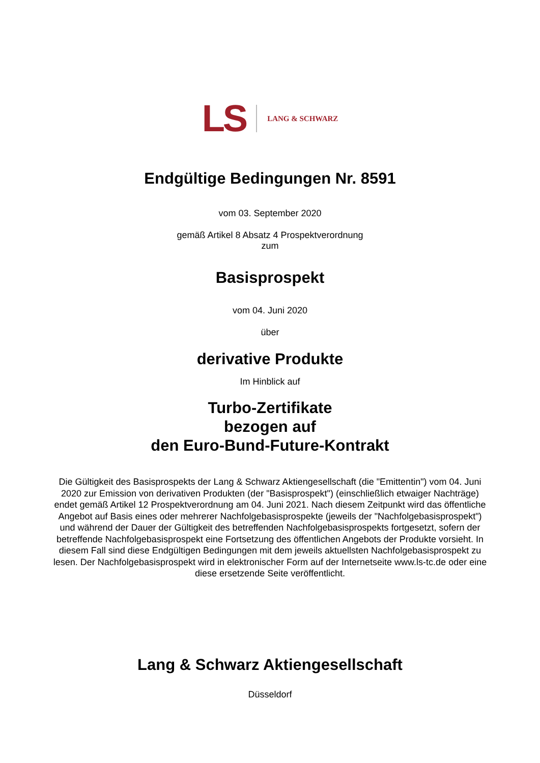LS LANG & SCHWARZ
Endgültige Bedingungen Nr. 8591
vom 03. September 2020
gemäß Artikel 8 Absatz 4 Prospektverordnung
zum
Basisprospekt
vom 04. Juni 2020
über
derivative Produkte
Im Hinblick auf
Turbo-Zertifikate
bezogen auf
den Euro-Bund-Future-Kontrakt
Die Gültigkeit des Basisprospekts der Lang & Schwarz Aktiengesellschaft (die "Emittentin") vom 04. Juni 2020 zur Emission von derivativen Produkten (der "Basisprospekt") (einschließlich etwaiger Nachträge) endet gemäß Artikel 12 Prospektverordnung am 04. Juni 2021. Nach diesem Zeitpunkt wird das öffentliche Angebot auf Basis eines oder mehrerer Nachfolgebasisprospekte (jeweils der "Nachfolgebasisprospekt") und während der Dauer der Gültigkeit des betreffenden Nachfolgebasisprospekts fortgesetzt, sofern der betreffende Nachfolgebasisprospekt eine Fortsetzung des öffentlichen Angebots der Produkte vorsieht. In diesem Fall sind diese Endgültigen Bedingungen mit dem jeweils aktuellsten Nachfolgebasisprospekt zu lesen. Der Nachfolgebasisprospekt wird in elektronischer Form auf der Internetseite www.ls-tc.de oder eine diese ersetzende Seite veröffentlicht.
Lang & Schwarz Aktiengesellschaft
Düsseldorf